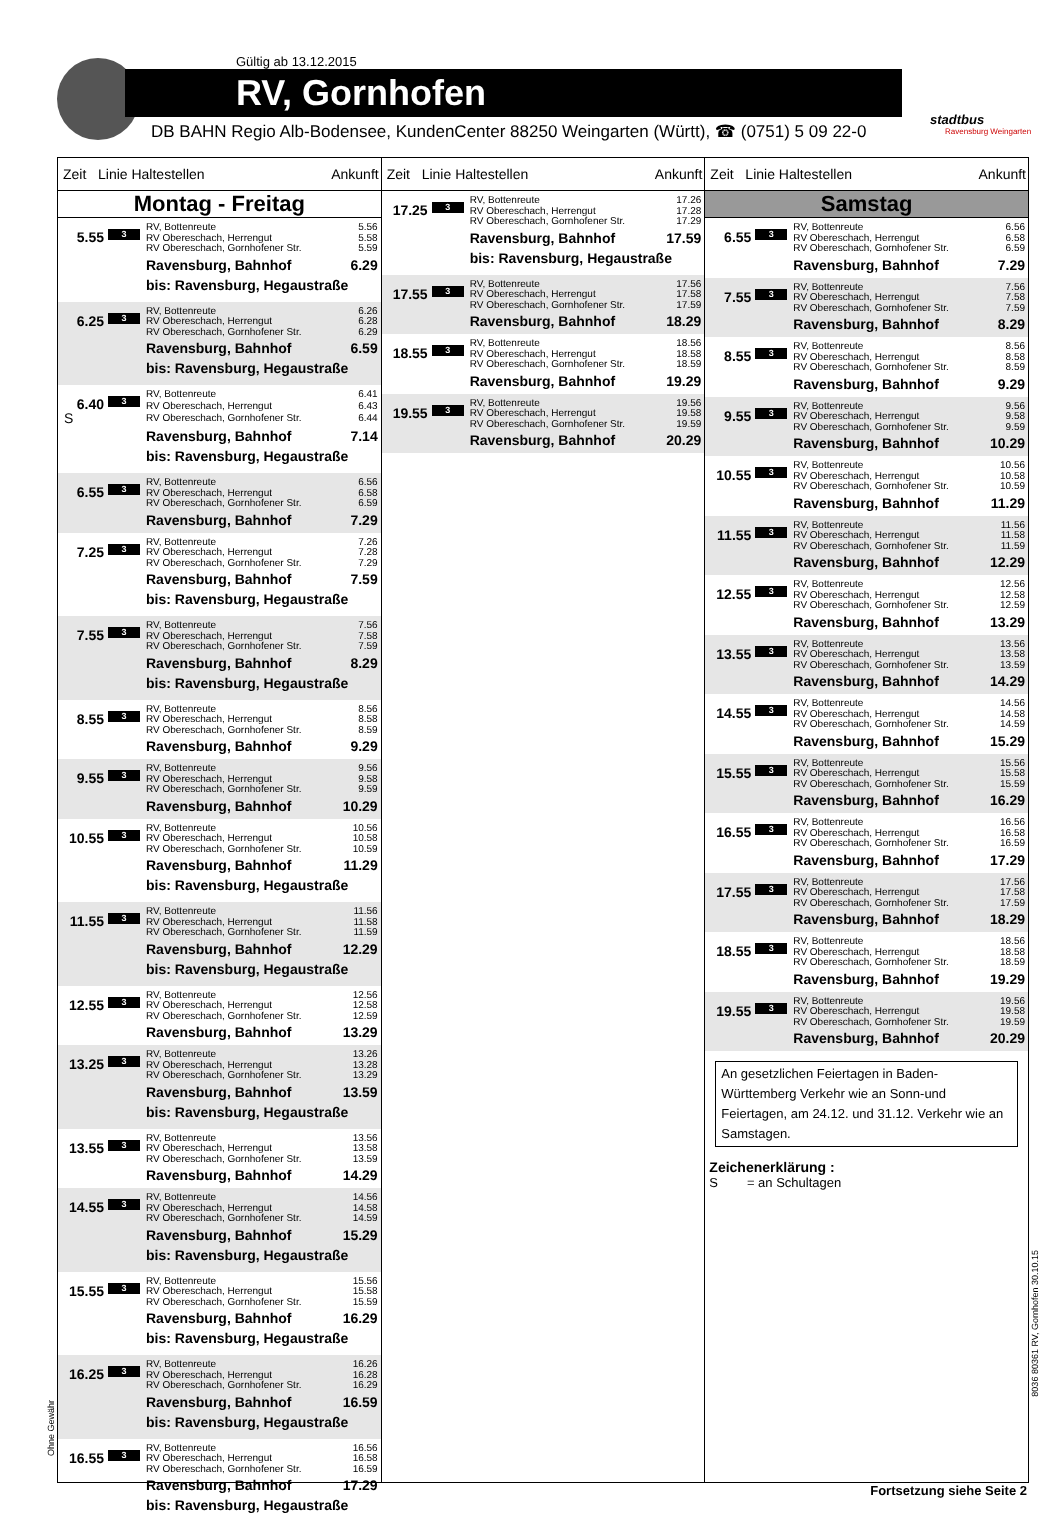Gültig ab 13.12.2015
RV, Gornhofen
DB BAHN Regio Alb-Bodensee, KundenCenter 88250 Weingarten (Württ), ☎ (0751) 5 09 22-0
stadtbus
Ravensburg Weingarten
Zeit Linie Haltestellen Ankunft
Montag - Freitag
| 5.55 | 3 | RV, Bottenreute | 5.56 |
| | | RV Obereschach, Herrengut | 5.58 |
| | | RV Obereschach, Gornhofener Str. | 5.59 |
| | | Ravensburg, Bahnhof | 6.29 |
| | | bis: Ravensburg, Hegaustraße | |
| 6.25 | 3 | RV, Bottenreute | 6.26 |
| | | RV Obereschach, Herrengut | 6.28 |
| | | RV Obereschach, Gornhofener Str. | 6.29 |
| | | Ravensburg, Bahnhof | 6.59 |
| | | bis: Ravensburg, Hegaustraße | |
| 6.40 S | 3 | RV, Bottenreute | 6.41 |
| | | RV Obereschach, Herrengut | 6.43 |
| | | RV Obereschach, Gornhofener Str. | 6.44 |
| | | Ravensburg, Bahnhof | 7.14 |
| | | bis: Ravensburg, Hegaustraße | |
| 6.55 | 3 | RV, Bottenreute | 6.56 |
| | | RV Obereschach, Herrengut | 6.58 |
| | | RV Obereschach, Gornhofener Str. | 6.59 |
| | | Ravensburg, Bahnhof | 7.29 |
| 7.25 | 3 | RV, Bottenreute | 7.26 |
| | | RV Obereschach, Herrengut | 7.28 |
| | | RV Obereschach, Gornhofener Str. | 7.29 |
| | | Ravensburg, Bahnhof | 7.59 |
| | | bis: Ravensburg, Hegaustraße | |
| 7.55 | 3 | RV, Bottenreute | 7.56 |
| | | RV Obereschach, Herrengut | 7.58 |
| | | RV Obereschach, Gornhofener Str. | 7.59 |
| | | Ravensburg, Bahnhof | 8.29 |
| | | bis: Ravensburg, Hegaustraße | |
| 8.55 | 3 | RV, Bottenreute | 8.56 |
| | | RV Obereschach, Herrengut | 8.58 |
| | | RV Obereschach, Gornhofener Str. | 8.59 |
| | | Ravensburg, Bahnhof | 9.29 |
| 9.55 | 3 | RV, Bottenreute | 9.56 |
| | | RV Obereschach, Herrengut | 9.58 |
| | | RV Obereschach, Gornhofener Str. | 9.59 |
| | | Ravensburg, Bahnhof | 10.29 |
| 10.55 | 3 | RV, Bottenreute | 10.56 |
| | | RV Obereschach, Herrengut | 10.58 |
| | | RV Obereschach, Gornhofener Str. | 10.59 |
| | | Ravensburg, Bahnhof | 11.29 |
| | | bis: Ravensburg, Hegaustraße | |
| 11.55 | 3 | RV, Bottenreute | 11.56 |
| | | RV Obereschach, Herrengut | 11.58 |
| | | RV Obereschach, Gornhofener Str. | 11.59 |
| | | Ravensburg, Bahnhof | 12.29 |
| | | bis: Ravensburg, Hegaustraße | |
| 12.55 | 3 | RV, Bottenreute | 12.56 |
| | | RV Obereschach, Herrengut | 12.58 |
| | | RV Obereschach, Gornhofener Str. | 12.59 |
| | | Ravensburg, Bahnhof | 13.29 |
| 13.25 | 3 | RV, Bottenreute | 13.26 |
| | | RV Obereschach, Herrengut | 13.28 |
| | | RV Obereschach, Gornhofener Str. | 13.29 |
| | | Ravensburg, Bahnhof | 13.59 |
| | | bis: Ravensburg, Hegaustraße | |
| 13.55 | 3 | RV, Bottenreute | 13.56 |
| | | RV Obereschach, Herrengut | 13.58 |
| | | RV Obereschach, Gornhofener Str. | 13.59 |
| | | Ravensburg, Bahnhof | 14.29 |
| 14.55 | 3 | RV, Bottenreute | 14.56 |
| | | RV Obereschach, Herrengut | 14.58 |
| | | RV Obereschach, Gornhofener Str. | 14.59 |
| | | Ravensburg, Bahnhof | 15.29 |
| | | bis: Ravensburg, Hegaustraße | |
| 15.55 | 3 | RV, Bottenreute | 15.56 |
| | | RV Obereschach, Herrengut | 15.58 |
| | | RV Obereschach, Gornhofener Str. | 15.59 |
| | | Ravensburg, Bahnhof | 16.29 |
| | | bis: Ravensburg, Hegaustraße | |
| 16.25 | 3 | RV, Bottenreute | 16.26 |
| | | RV Obereschach, Herrengut | 16.28 |
| | | RV Obereschach, Gornhofener Str. | 16.29 |
| | | Ravensburg, Bahnhof | 16.59 |
| | | bis: Ravensburg, Hegaustraße | |
| 16.55 | 3 | RV, Bottenreute | 16.56 |
| | | RV Obereschach, Herrengut | 16.58 |
| | | RV Obereschach, Gornhofener Str. | 16.59 |
| | | Ravensburg, Bahnhof | 17.29 |
| | | bis: Ravensburg, Hegaustraße | |
Zeit Linie Haltestellen Ankunft
| 17.25 | 3 | RV, Bottenreute | 17.26 |
| | | RV Obereschach, Herrengut | 17.28 |
| | | RV Obereschach, Gornhofener Str. | 17.29 |
| | | Ravensburg, Bahnhof | 17.59 |
| | | bis: Ravensburg, Hegaustraße | |
| 17.55 | 3 | RV, Bottenreute | 17.56 |
| | | RV Obereschach, Herrengut | 17.58 |
| | | RV Obereschach, Gornhofener Str. | 17.59 |
| | | Ravensburg, Bahnhof | 18.29 |
| 18.55 | 3 | RV, Bottenreute | 18.56 |
| | | RV Obereschach, Herrengut | 18.58 |
| | | RV Obereschach, Gornhofener Str. | 18.59 |
| | | Ravensburg, Bahnhof | 19.29 |
| 19.55 | 3 | RV, Bottenreute | 19.56 |
| | | RV Obereschach, Herrengut | 19.58 |
| | | RV Obereschach, Gornhofener Str. | 19.59 |
| | | Ravensburg, Bahnhof | 20.29 |
Zeit Linie Haltestellen Ankunft
Samstag
| 6.55 | 3 | RV, Bottenreute | 6.56 |
| | | RV Obereschach, Herrengut | 6.58 |
| | | RV Obereschach, Gornhofener Str. | 6.59 |
| | | Ravensburg, Bahnhof | 7.29 |
| 7.55 | 3 | RV, Bottenreute | 7.56 |
| | | RV Obereschach, Herrengut | 7.58 |
| | | RV Obereschach, Gornhofener Str. | 7.59 |
| | | Ravensburg, Bahnhof | 8.29 |
| 8.55 | 3 | RV, Bottenreute | 8.56 |
| | | RV Obereschach, Herrengut | 8.58 |
| | | RV Obereschach, Gornhofener Str. | 8.59 |
| | | Ravensburg, Bahnhof | 9.29 |
| 9.55 | 3 | RV, Bottenreute | 9.56 |
| | | RV Obereschach, Herrengut | 9.58 |
| | | RV Obereschach, Gornhofener Str. | 9.59 |
| | | Ravensburg, Bahnhof | 10.29 |
| 10.55 | 3 | RV, Bottenreute | 10.56 |
| | | RV Obereschach, Herrengut | 10.58 |
| | | RV Obereschach, Gornhofener Str. | 10.59 |
| | | Ravensburg, Bahnhof | 11.29 |
| 11.55 | 3 | RV, Bottenreute | 11.56 |
| | | RV Obereschach, Herrengut | 11.58 |
| | | RV Obereschach, Gornhofener Str. | 11.59 |
| | | Ravensburg, Bahnhof | 12.29 |
| 12.55 | 3 | RV, Bottenreute | 12.56 |
| | | RV Obereschach, Herrengut | 12.58 |
| | | RV Obereschach, Gornhofener Str. | 12.59 |
| | | Ravensburg, Bahnhof | 13.29 |
| 13.55 | 3 | RV, Bottenreute | 13.56 |
| | | RV Obereschach, Herrengut | 13.58 |
| | | RV Obereschach, Gornhofener Str. | 13.59 |
| | | Ravensburg, Bahnhof | 14.29 |
| 14.55 | 3 | RV, Bottenreute | 14.56 |
| | | RV Obereschach, Herrengut | 14.58 |
| | | RV Obereschach, Gornhofener Str. | 14.59 |
| | | Ravensburg, Bahnhof | 15.29 |
| 15.55 | 3 | RV, Bottenreute | 15.56 |
| | | RV Obereschach, Herrengut | 15.58 |
| | | RV Obereschach, Gornhofener Str. | 15.59 |
| | | Ravensburg, Bahnhof | 16.29 |
| 16.55 | 3 | RV, Bottenreute | 16.56 |
| | | RV Obereschach, Herrengut | 16.58 |
| | | RV Obereschach, Gornhofener Str. | 16.59 |
| | | Ravensburg, Bahnhof | 17.29 |
| 17.55 | 3 | RV, Bottenreute | 17.56 |
| | | RV Obereschach, Herrengut | 17.58 |
| | | RV Obereschach, Gornhofener Str. | 17.59 |
| | | Ravensburg, Bahnhof | 18.29 |
| 18.55 | 3 | RV, Bottenreute | 18.56 |
| | | RV Obereschach, Herrengut | 18.58 |
| | | RV Obereschach, Gornhofener Str. | 18.59 |
| | | Ravensburg, Bahnhof | 19.29 |
| 19.55 | 3 | RV, Bottenreute | 19.56 |
| | | RV Obereschach, Herrengut | 19.58 |
| | | RV Obereschach, Gornhofener Str. | 19.59 |
| | | Ravensburg, Bahnhof | 20.29 |
An gesetzlichen Feiertagen in Baden-Württemberg Verkehr wie an Sonn-und Feiertagen, am 24.12. und 31.12. Verkehr wie an Samstagen.
Zeichenerklärung :
S = an Schultagen
Ohne Gewähr
8036 80361 RV, Gornhofen 30.10.15
Fortsetzung siehe Seite 2